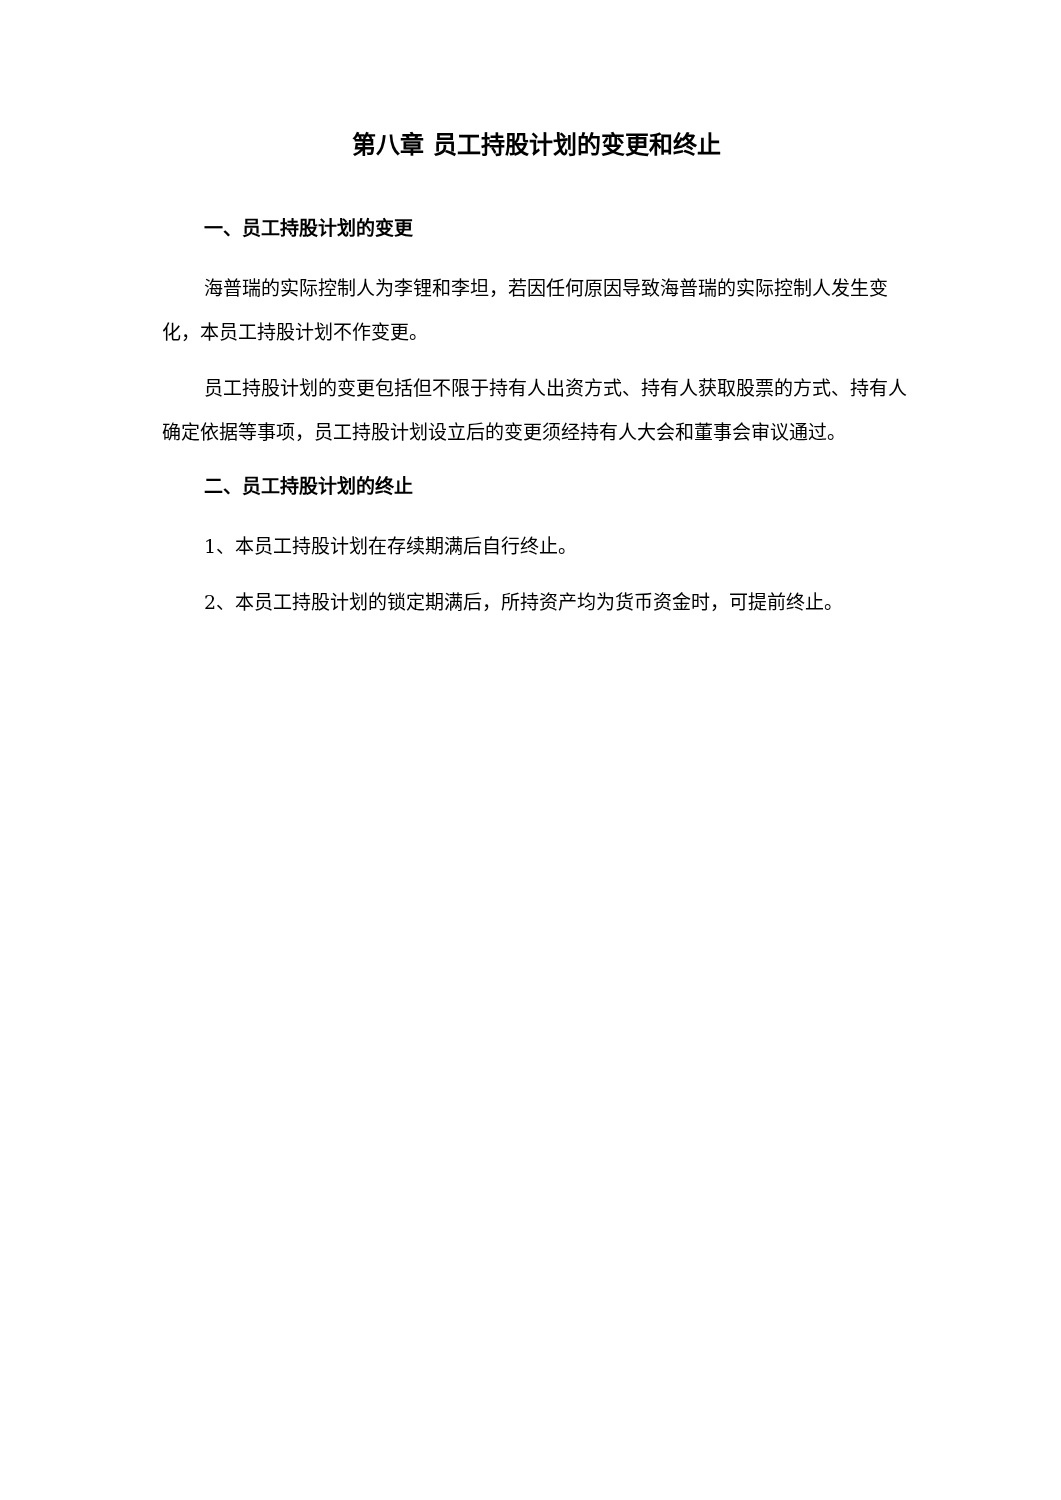第八章 员工持股计划的变更和终止
一、员工持股计划的变更
海普瑞的实际控制人为李锂和李坦，若因任何原因导致海普瑞的实际控制人发生变化，本员工持股计划不作变更。
员工持股计划的变更包括但不限于持有人出资方式、持有人获取股票的方式、持有人确定依据等事项，员工持股计划设立后的变更须经持有人大会和董事会审议通过。
二、员工持股计划的终止
1、本员工持股计划在存续期满后自行终止。
2、本员工持股计划的锁定期满后，所持资产均为货币资金时，可提前终止。